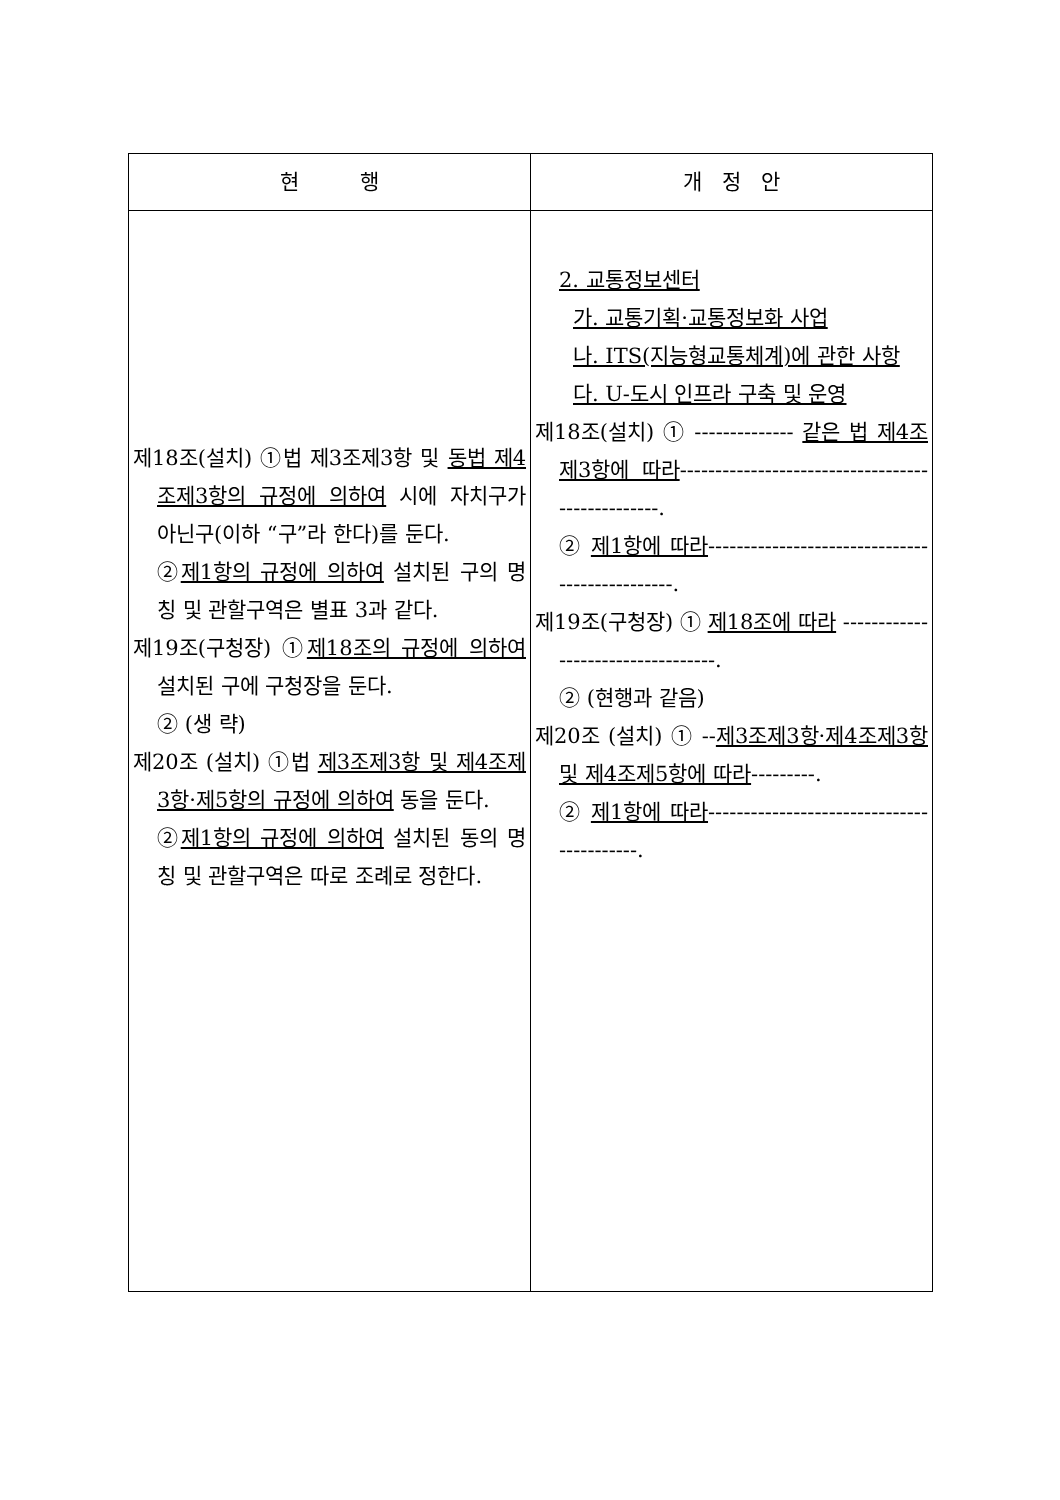| 현 행 | 개 정 안 |
| --- | --- |
| 제18조(설치) ①법 제3조제3항 및 동법 제4조제3항의 규정에 의하여 시에 자치구가 아닌구(이하 “구”라 한다)를 둔다. ② 제1항의 규정에 의하여 설치된 구의 명칭 및 관할구역은 별표 3과 같다. 제19조(구청장) ① 제18조의 규정에 의하여 설치된 구에 구청장을 둔다. ② (생 략) 제20조 (설치) ①법 제3조제3항 및 제4조제3항·제5항의 규정에 의하여 동을 둔다. ② 제1항의 규정에 의하여 설치된 동의 명칭 및 관할구역은 따로 조례로 정한다. | 2. 교통정보센터 가. 교통기획·교통정보화 사업 나. ITS(지능형교통체계)에 관한 사항 다. U-도시 인프라 구축 및 운영 제18조(설치) ① -------------- 같은 법 제4조제3항에 따라 -------------------------------------------------. ② 제1항에 따라 -----------------------------------------------. 제19조(구청장) ① 제18조에 따라 ----------------------------------. ② (현행과 같음) 제20조 (설치) ① -- 제3조제3항·제4조제3항 및 제4조제5항에 따라 ---------. ② 제1항에 따라 ------------------------------------------. |